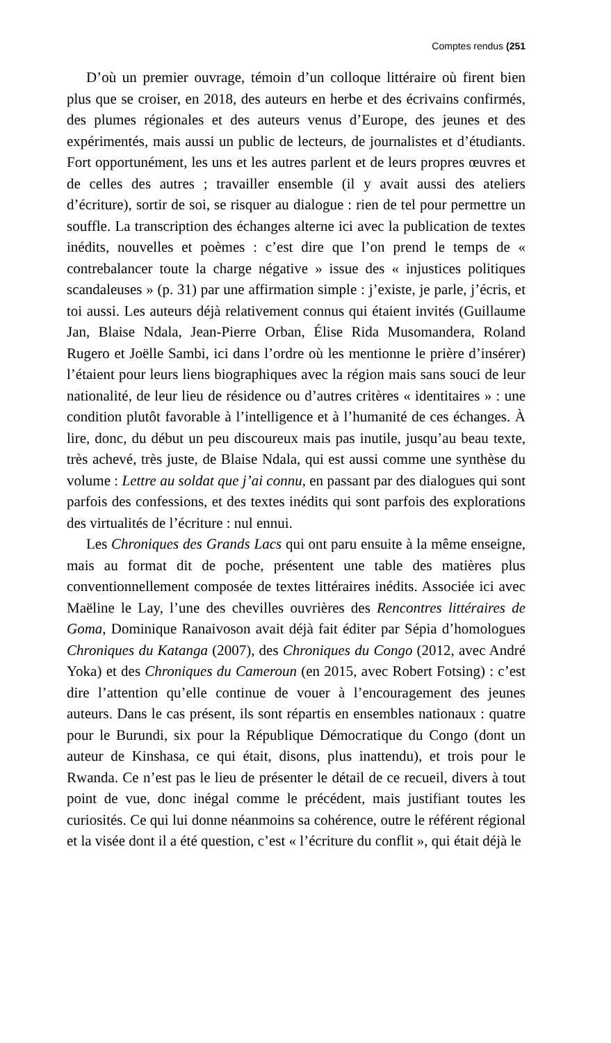Comptes rendus (251
D’où un premier ouvrage, témoin d’un colloque littéraire où firent bien plus que se croiser, en 2018, des auteurs en herbe et des écrivains confirmés, des plumes régionales et des auteurs venus d’Europe, des jeunes et des expérimentés, mais aussi un public de lecteurs, de journalistes et d’étudiants. Fort opportunément, les uns et les autres parlent et de leurs propres œuvres et de celles des autres ; travailler ensemble (il y avait aussi des ateliers d’écriture), sortir de soi, se risquer au dialogue : rien de tel pour permettre un souffle. La transcription des échanges alterne ici avec la publication de textes inédits, nouvelles et poèmes : c’est dire que l’on prend le temps de « contrebalancer toute la charge négative » issue des « injustices politiques scandaleuses » (p. 31) par une affirmation simple : j’existe, je parle, j’écris, et toi aussi. Les auteurs déjà relativement connus qui étaient invités (Guillaume Jan, Blaise Ndala, Jean-Pierre Orban, Élise Rida Musomandera, Roland Rugero et Joëlle Sambi, ici dans l’ordre où les mentionne le prière d’insérer) l’étaient pour leurs liens biographiques avec la région mais sans souci de leur nationalité, de leur lieu de résidence ou d’autres critères « identitaires » : une condition plutôt favorable à l’intelligence et à l’humanité de ces échanges. À lire, donc, du début un peu discoureux mais pas inutile, jusqu’au beau texte, très achevé, très juste, de Blaise Ndala, qui est aussi comme une synthèse du volume : Lettre au soldat que j’ai connu, en passant par des dialogues qui sont parfois des confessions, et des textes inédits qui sont parfois des explorations des virtualités de l’écriture : nul ennui.
Les Chroniques des Grands Lacs qui ont paru ensuite à la même enseigne, mais au format dit de poche, présentent une table des matières plus conventionnellement composée de textes littéraires inédits. Associée ici avec Maëline le Lay, l’une des chevilles ouvrières des Rencontres littéraires de Goma, Dominique Ranaivoson avait déjà fait éditer par Sépia d’homologues Chroniques du Katanga (2007), des Chroniques du Congo (2012, avec André Yoka) et des Chroniques du Cameroun (en 2015, avec Robert Fotsing) : c’est dire l’attention qu’elle continue de vouer à l’encouragement des jeunes auteurs. Dans le cas présent, ils sont répartis en ensembles nationaux : quatre pour le Burundi, six pour la République Démocratique du Congo (dont un auteur de Kinshasa, ce qui était, disons, plus inattendu), et trois pour le Rwanda. Ce n’est pas le lieu de présenter le détail de ce recueil, divers à tout point de vue, donc inégal comme le précédent, mais justifiant toutes les curiosités. Ce qui lui donne néanmoins sa cohérence, outre le référent régional et la visée dont il a été question, c’est « l’écriture du conflit », qui était déjà le